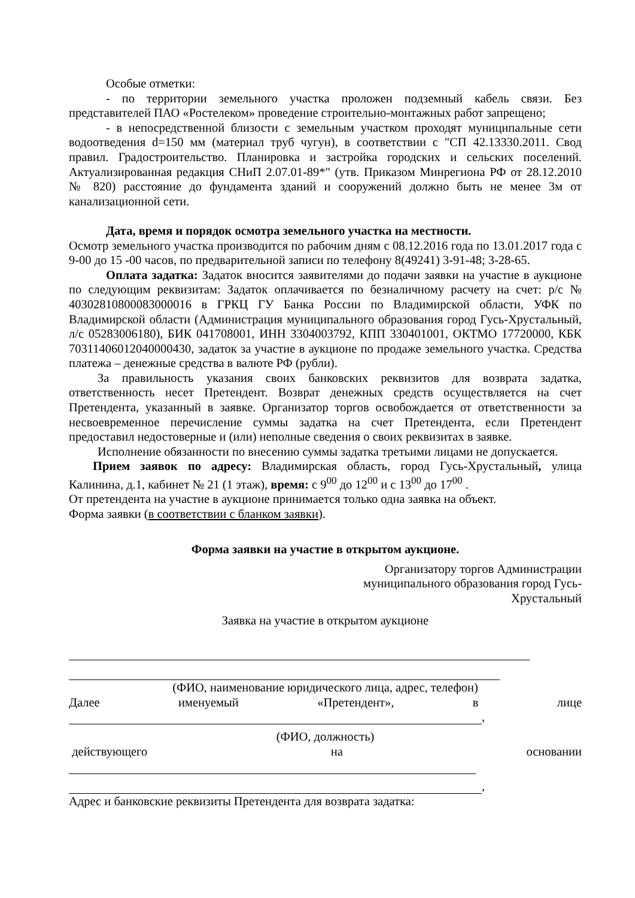Особые отметки:
- по территории земельного участка проложен подземный кабель связи. Без представителей ПАО «Ростелеком» проведение строительно-монтажных работ запрещено;
- в непосредственной близости с земельным участком проходят муниципальные сети водоотведения d=150 мм (материал труб чугун), в соответствии с "СП 42.13330.2011. Свод правил. Градостроительство. Планировка и застройка городских и сельских поселений. Актуализированная редакция СНиП 2.07.01-89*" (утв. Приказом Минрегиона РФ от 28.12.2010 № 820) расстояние до фундамента зданий и сооружений должно быть не менее 3м от канализационной сети.
Дата, время и порядок осмотра земельного участка на местности.
Осмотр земельного участка производится по рабочим дням с 08.12.2016 года по 13.01.2017 года с 9-00 до 15 -00 часов, по предварительной записи по телефону 8(49241) 3-91-48; 3-28-65.
Оплата задатка: Задаток вносится заявителями до подачи заявки на участие в аукционе по следующим реквизитам: Задаток оплачивается по безналичному расчету на счет: р/с № 40302810800083000016 в ГРКЦ ГУ Банка России по Владимирской области, УФК по Владимирской области (Администрация муниципального образования город Гусь-Хрустальный, л/с 05283006180), БИК 041708001, ИНН 3304003792, КПП 330401001, ОКТМО 17720000, КБК 70311406012040000430, задаток за участие в аукционе по продаже земельного участка. Средства платежа – денежные средства в валюте РФ (рубли).
За правильность указания своих банковских реквизитов для возврата задатка, ответственность несет Претендент. Возврат денежных средств осуществляется на счет Претендента, указанный в заявке. Организатор торгов освобождается от ответственности за несвоевременное перечисление суммы задатка на счет Претендента, если Претендент предоставил недостоверные и (или) неполные сведения о своих реквизитах в заявке.
Исполнение обязанности по внесению суммы задатка третьими лицами не допускается.
Прием заявок по адресу: Владимирская область, город Гусь-Хрустальный, улица Калинина, д.1, кабинет № 21 (1 этаж), время: с 9<sup>00</sup> до 12<sup>00</sup> и с 13<sup>00</sup> до 17<sup>00</sup> .
От претендента на участие в аукционе принимается только одна заявка на объект.
Форма заявки (в соответствии с бланком заявки).
Форма заявки на участие в открытом аукционе.
Организатору торгов Администрации
муниципального образования город Гусь-
Хрустальный
Заявка на участие в открытом аукционе
(ФИО, наименование юридического лица, адрес, телефон)
Далее именуемый «Претендент», в лице
,
(ФИО, должность)
действующего на основании
,
Адрес и банковские реквизиты Претендента для возврата задатка: